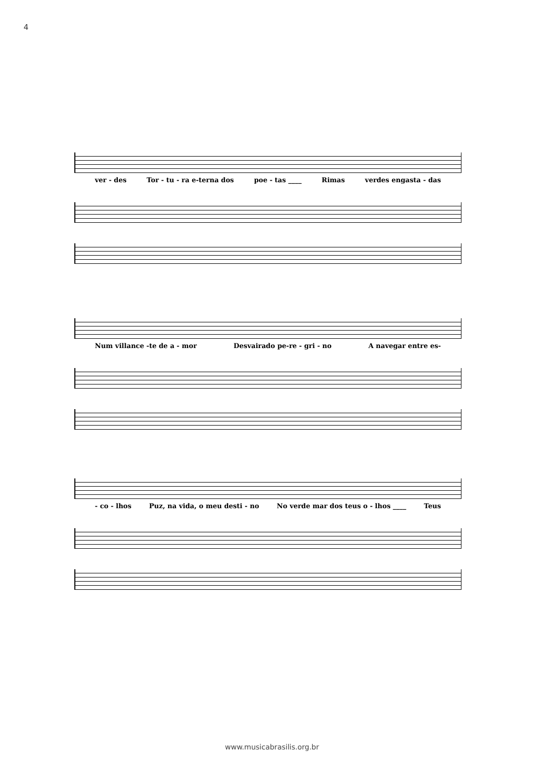4
ver - des Tor - tu - ra e-terna dos poe - tas ____ Rimas verdes engasta - das
Num villance -te de a - mor Desvairado pe-re - gri - no A navegar entre es-
- co - lhos Puz, na vida, o meu desti - no No verde mar dos teus o - lhos ____ Teus
www.musicabrasilis.org.br